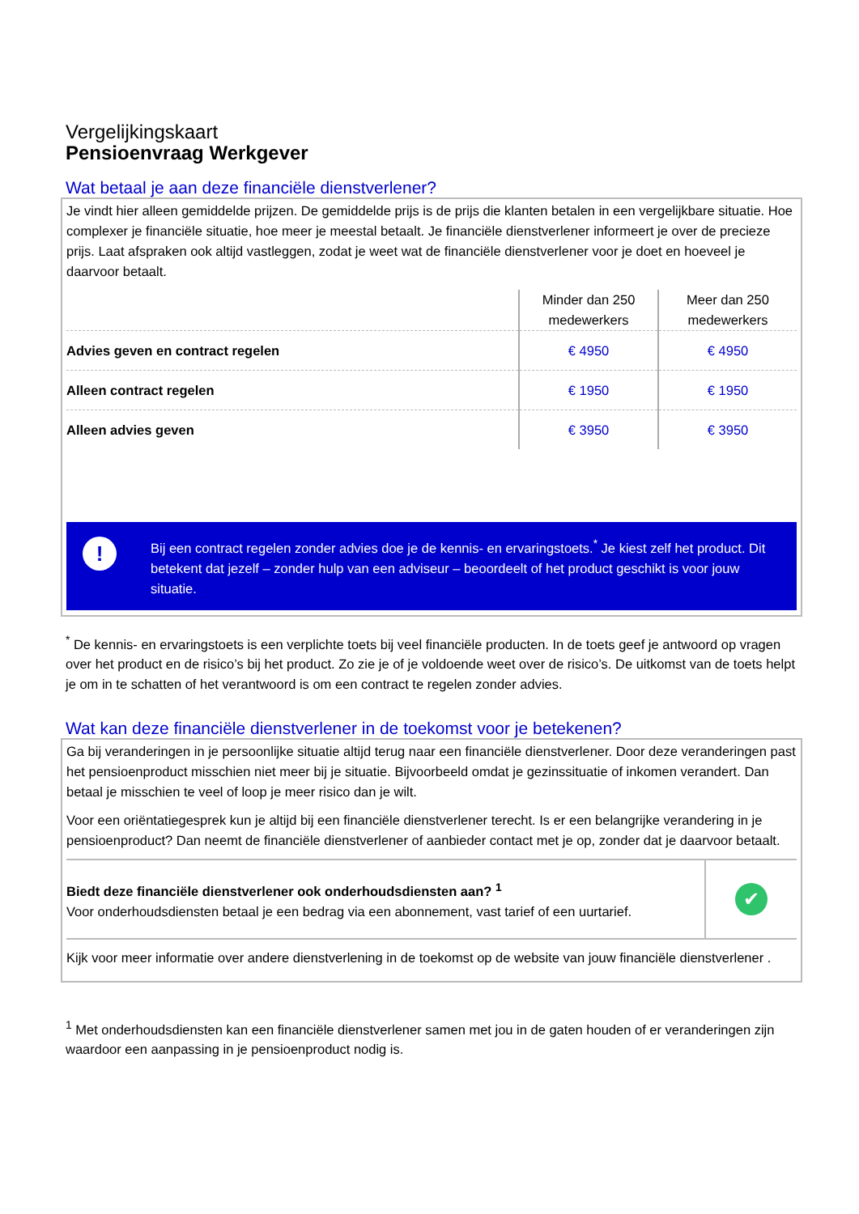Vergelijkingskaart
Pensioenvraag Werkgever
Wat betaal je aan deze financiële dienstverlener?
Je vindt hier alleen gemiddelde prijzen. De gemiddelde prijs is de prijs die klanten betalen in een vergelijkbare situatie. Hoe complexer je financiële situatie, hoe meer je meestal betaalt. Je financiële dienstverlener informeert je over de precieze prijs. Laat afspraken ook altijd vastleggen, zodat je weet wat de financiële dienstverlener voor je doet en hoeveel je daarvoor betaalt.
| | Minder dan 250 medewerkers | Meer dan 250 medewerkers |
| --- | --- | --- |
| Advies geven en contract regelen | € 4950 | € 4950 |
| Alleen contract regelen | € 1950 | € 1950 |
| Alleen advies geven | € 3950 | € 3950 |
!
Bij een contract regelen zonder advies doe je de kennis- en ervaringstoets.<sup>*</sup> Je kiest zelf het product. Dit betekent dat jezelf – zonder hulp van een adviseur – beoordeelt of het product geschikt is voor jouw situatie.
<sup>*</sup> De kennis- en ervaringstoets is een verplichte toets bij veel financiële producten. In de toets geef je antwoord op vragen over het product en de risico’s bij het product. Zo zie je of je voldoende weet over de risico’s. De uitkomst van de toets helpt je om in te schatten of het verantwoord is om een contract te regelen zonder advies.
Wat kan deze financiële dienstverlener in de toekomst voor je betekenen?
Ga bij veranderingen in je persoonlijke situatie altijd terug naar een financiële dienstverlener. Door deze veranderingen past het pensioenproduct misschien niet meer bij je situatie. Bijvoorbeeld omdat je gezinssituatie of inkomen verandert. Dan betaal je misschien te veel of loop je meer risico dan je wilt.
Voor een oriëntatiegesprek kun je altijd bij een financiële dienstverlener terecht. Is er een belangrijke verandering in je pensioenproduct? Dan neemt de financiële dienstverlener of aanbieder contact met je op, zonder dat je daarvoor betaalt.
Biedt deze financiële dienstverlener ook onderhoudsdiensten aan? <sup>1</sup>
Voor onderhoudsdiensten betaal je een bedrag via een abonnement, vast tarief of een uurtarief.
✔
Kijk voor meer informatie over andere dienstverlening in de toekomst op de website van jouw financiële dienstverlener .
<sup>1</sup> Met onderhoudsdiensten kan een financiële dienstverlener samen met jou in de gaten houden of er veranderingen zijn waardoor een aanpassing in je pensioenproduct nodig is.